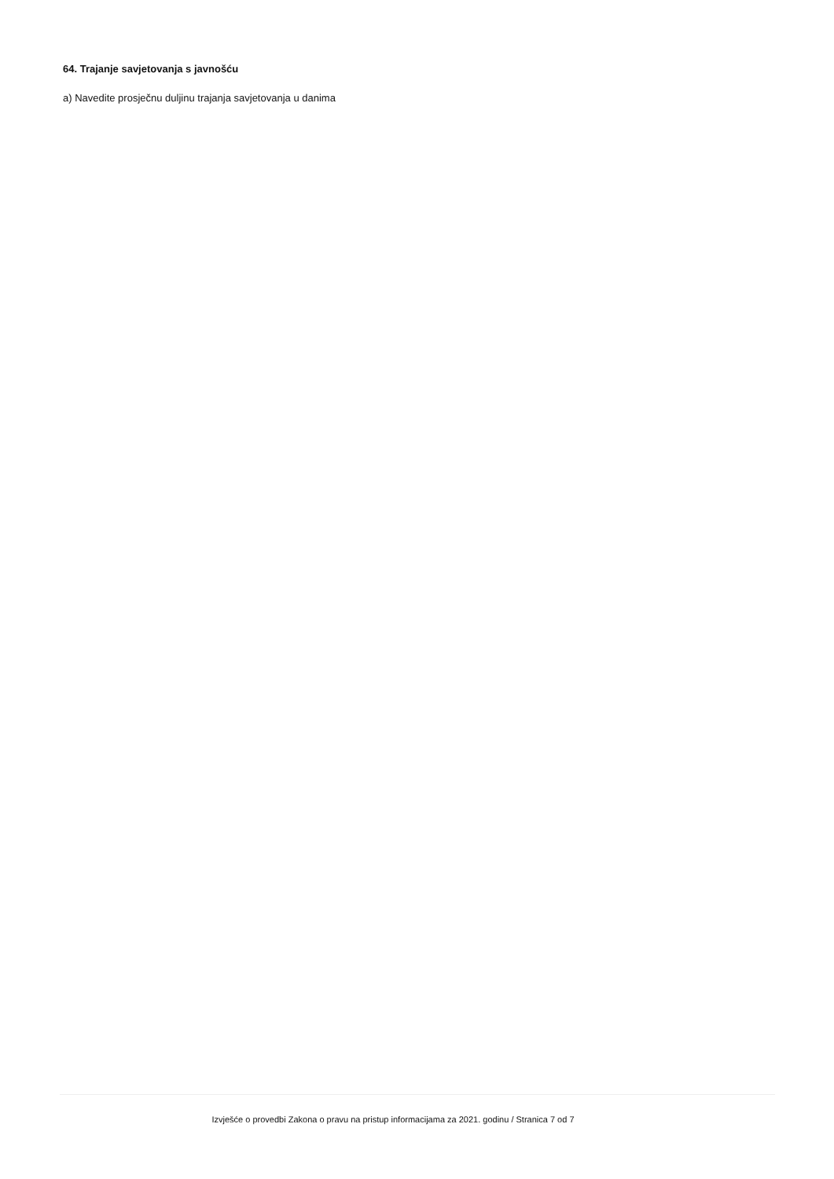64. Trajanje savjetovanja s javnošću
a) Navedite prosječnu duljinu trajanja savjetovanja u danima
Izvješće o provedbi Zakona o pravu na pristup informacijama za 2021. godinu / Stranica 7 od 7